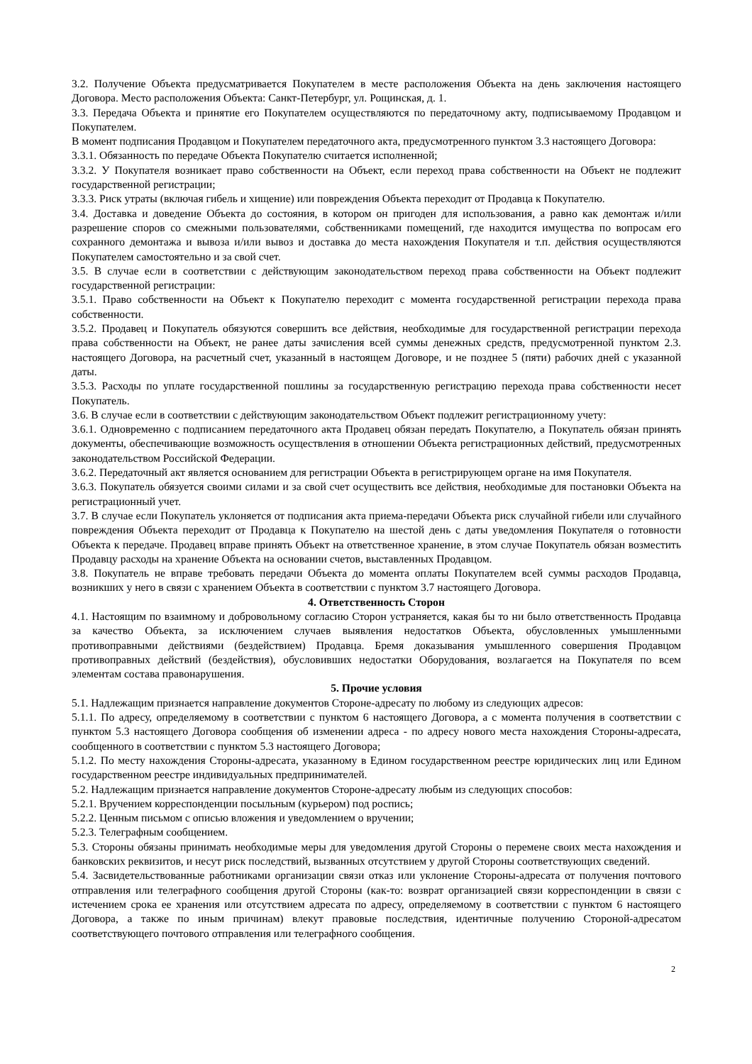3.2. Получение Объекта предусматривается Покупателем в месте расположения Объекта на день заключения настоящего Договора. Место расположения Объекта: Санкт-Петербург, ул. Рощинская, д. 1.
3.3. Передача Объекта и принятие его Покупателем осуществляются по передаточному акту, подписываемому Продавцом и Покупателем.
В момент подписания Продавцом и Покупателем передаточного акта, предусмотренного пунктом 3.3 настоящего Договора:
3.3.1. Обязанность по передаче Объекта Покупателю считается исполненной;
3.3.2. У Покупателя возникает право собственности на Объект, если переход права собственности на Объект не подлежит государственной регистрации;
3.3.3. Риск утраты (включая гибель и хищение) или повреждения Объекта переходит от Продавца к Покупателю.
3.4. Доставка и доведение Объекта до состояния, в котором он пригоден для использования, а равно как демонтаж и/или разрешение споров со смежными пользователями, собственниками помещений, где находится имущества по вопросам его сохранного демонтажа и вывоза и/или вывоз и доставка до места нахождения Покупателя и т.п. действия осуществляются Покупателем самостоятельно и за свой счет.
3.5. В случае если в соответствии с действующим законодательством переход права собственности на Объект подлежит государственной регистрации:
3.5.1. Право собственности на Объект к Покупателю переходит с момента государственной регистрации перехода права собственности.
3.5.2. Продавец и Покупатель обязуются совершить все действия, необходимые для государственной регистрации перехода права собственности на Объект, не ранее даты зачисления всей суммы денежных средств, предусмотренной пунктом 2.3. настоящего Договора, на расчетный счет, указанный в настоящем Договоре, и не позднее 5 (пяти) рабочих дней с указанной даты.
3.5.3. Расходы по уплате государственной пошлины за государственную регистрацию перехода права собственности несет Покупатель.
3.6. В случае если в соответствии с действующим законодательством Объект подлежит регистрационному учету:
3.6.1. Одновременно с подписанием передаточного акта Продавец обязан передать Покупателю, а Покупатель обязан принять документы, обеспечивающие возможность осуществления в отношении Объекта регистрационных действий, предусмотренных законодательством Российской Федерации.
3.6.2. Передаточный акт является основанием для регистрации Объекта в регистрирующем органе на имя Покупателя.
3.6.3. Покупатель обязуется своими силами и за свой счет осуществить все действия, необходимые для постановки Объекта на регистрационный учет.
3.7. В случае если Покупатель уклоняется от подписания акта приема-передачи Объекта риск случайной гибели или случайного повреждения Объекта переходит от Продавца к Покупателю на шестой день с даты уведомления Покупателя о готовности Объекта к передаче. Продавец вправе принять Объект на ответственное хранение, в этом случае Покупатель обязан возместить Продавцу расходы на хранение Объекта на основании счетов, выставленных Продавцом.
3.8. Покупатель не вправе требовать передачи Объекта до момента оплаты Покупателем всей суммы расходов Продавца, возникших у него в связи с хранением Объекта в соответствии с пунктом 3.7 настоящего Договора.
4. Ответственность Сторон
4.1. Настоящим по взаимному и добровольному согласию Сторон устраняется, какая бы то ни было ответственность Продавца за качество Объекта, за исключением случаев выявления недостатков Объекта, обусловленных умышленными противоправными действиями (бездействием) Продавца. Бремя доказывания умышленного совершения Продавцом противоправных действий (бездействия), обусловивших недостатки Оборудования, возлагается на Покупателя по всем элементам состава правонарушения.
5. Прочие условия
5.1. Надлежащим признается направление документов Стороне-адресату по любому из следующих адресов:
5.1.1. По адресу, определяемому в соответствии с пунктом 6 настоящего Договора, а с момента получения в соответствии с пунктом 5.3 настоящего Договора сообщения об изменении адреса - по адресу нового места нахождения Стороны-адресата, сообщенного в соответствии с пунктом 5.3 настоящего Договора;
5.1.2. По месту нахождения Стороны-адресата, указанному в Едином государственном реестре юридических лиц или Едином государственном реестре индивидуальных предпринимателей.
5.2. Надлежащим признается направление документов Стороне-адресату любым из следующих способов:
5.2.1. Вручением корреспонденции посыльным (курьером) под роспись;
5.2.2. Ценным письмом с описью вложения и уведомлением о вручении;
5.2.3. Телеграфным сообщением.
5.3. Стороны обязаны принимать необходимые меры для уведомления другой Стороны о перемене своих места нахождения и банковских реквизитов, и несут риск последствий, вызванных отсутствием у другой Стороны соответствующих сведений.
5.4. Засвидетельствованные работниками организации связи отказ или уклонение Стороны-адресата от получения почтового отправления или телеграфного сообщения другой Стороны (как-то: возврат организацией связи корреспонденции в связи с истечением срока ее хранения или отсутствием адресата по адресу, определяемому в соответствии с пунктом 6 настоящего Договора, а также по иным причинам) влекут правовые последствия, идентичные получению Стороной-адресатом соответствующего почтового отправления или телеграфного сообщения.
2